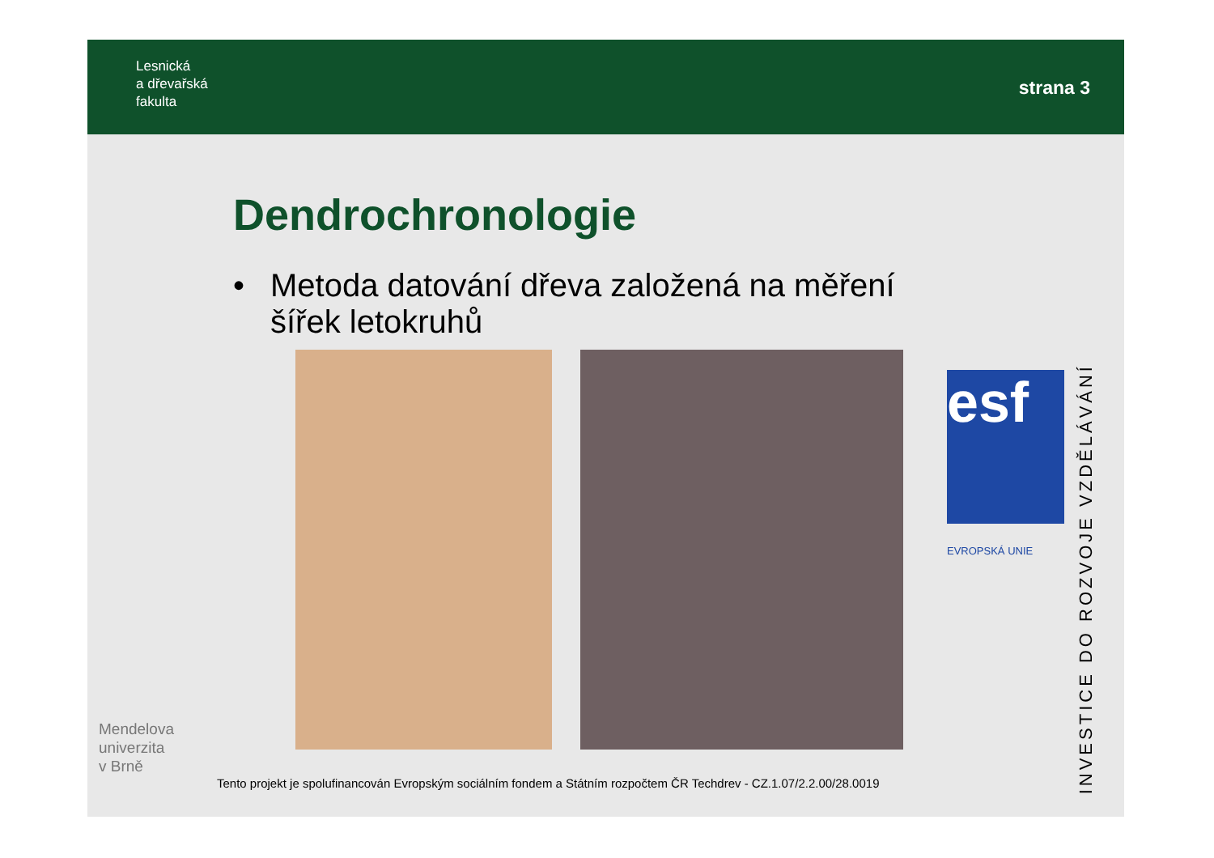Lesnická
a dřevařská
fakulta
strana 3
Dendrochronologie
• Metoda datování dřeva založená na měření
šířek letokruhů
esf
EVROPSKÁ UNIE
INVESTICE DO ROZVOJE VZDĚLÁVÁNÍ
Mendelova
univerzita
v Brně
Tento projekt je spolufinancován Evropským sociálním fondem a Státním rozpočtem ČR Techdrev - CZ.1.07/2.2.00/28.0019